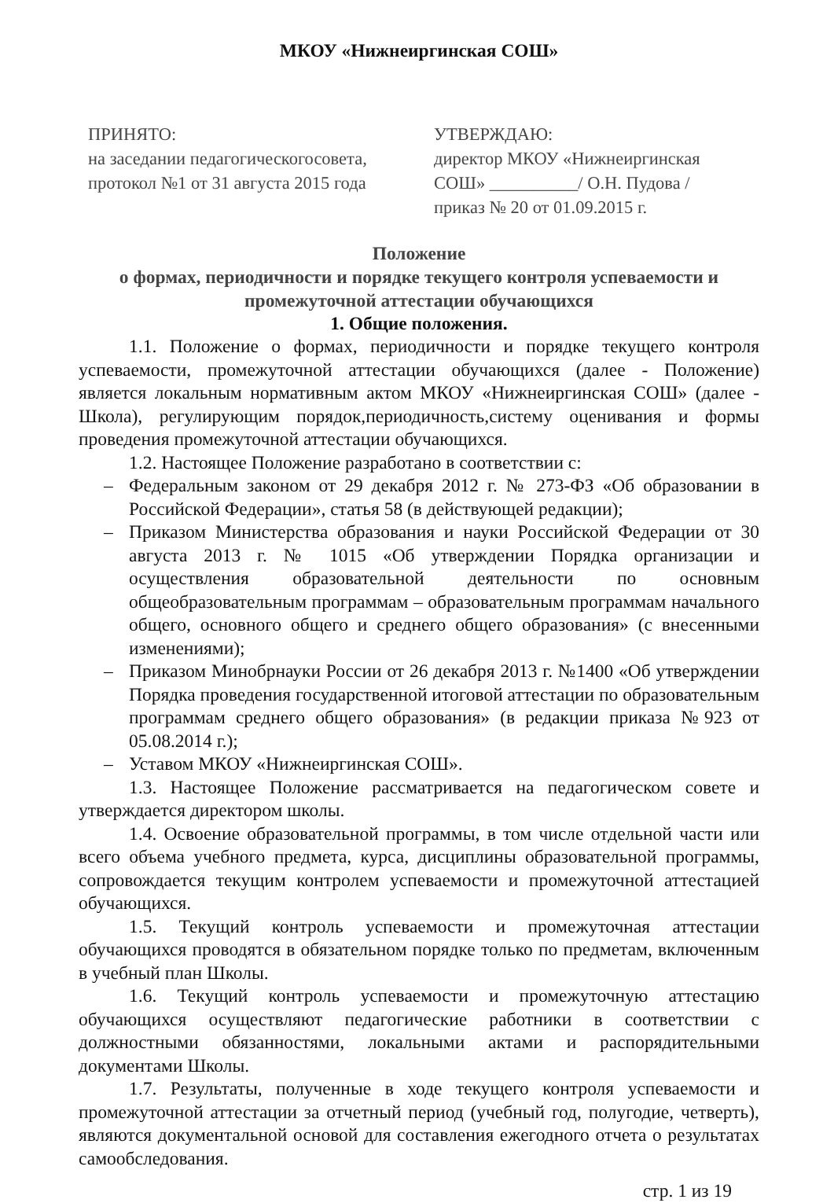МКОУ «Нижнеиргинская СОШ»
ПРИНЯТО:
на заседании педагогическогосовета,
протокол №1 от 31 августа 2015 года
УТВЕРЖДАЮ:
директор МКОУ «Нижнеиргинская СОШ» __________/ О.Н. Пудова /
приказ № 20 от 01.09.2015 г.
Положение
о формах, периодичности и порядке текущего контроля успеваемости и промежуточной аттестации обучающихся
1. Общие положения.
1.1. Положение о формах, периодичности и порядке текущего контроля успеваемости, промежуточной аттестации обучающихся (далее - Положение) является локальным нормативным актом МКОУ «Нижнеиргинская СОШ» (далее - Школа), регулирующим порядок,периодичность,систему оценивания и формы проведения промежуточной аттестации обучающихся.
1.2. Настоящее Положение разработано в соответствии с:
– Федеральным законом от 29 декабря 2012 г. № 273-ФЗ «Об образовании в Российской Федерации», статья 58 (в действующей редакции);
– Приказом Министерства образования и науки Российской Федерации от 30 августа 2013 г. № 1015 «Об утверждении Порядка организации и осуществления образовательной деятельности по основным общеобразовательным программам – образовательным программам начального общего, основного общего и среднего общего образования» (с внесенными изменениями);
– Приказом Минобрнауки России от 26 декабря 2013 г. №1400 «Об утверждении Порядка проведения государственной итоговой аттестации по образовательным программам среднего общего образования» (в редакции приказа №923 от 05.08.2014 г.);
– Уставом МКОУ «Нижнеиргинская СОШ».
1.3. Настоящее Положение рассматривается на педагогическом совете и утверждается директором школы.
1.4. Освоение образовательной программы, в том числе отдельной части или всего объема учебного предмета, курса, дисциплины образовательной программы, сопровождается текущим контролем успеваемости и промежуточной аттестацией обучающихся.
1.5. Текущий контроль успеваемости и промежуточная аттестации обучающихся проводятся в обязательном порядке только по предметам, включенным в учебный план Школы.
1.6. Текущий контроль успеваемости и промежуточную аттестацию обучающихся осуществляют педагогические работники в соответствии с должностными обязанностями, локальными актами и распорядительными документами Школы.
1.7. Результаты, полученные в ходе текущего контроля успеваемости и промежуточной аттестации за отчетный период (учебный год, полугодие, четверть), являются документальной основой для составления ежегодного отчета о результатах самообследования.
стр. 1 из 19